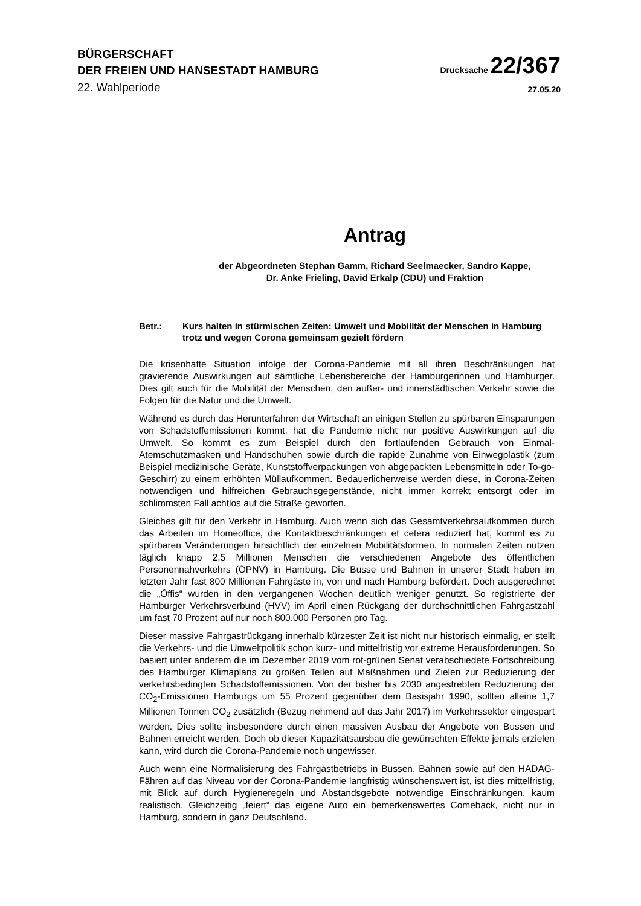BÜRGERSCHAFT
DER FREIEN UND HANSESTADT HAMBURG
Drucksache 22/367
22. Wahlperiode
27.05.20
Antrag
der Abgeordneten Stephan Gamm, Richard Seelmaecker, Sandro Kappe,
Dr. Anke Frieling, David Erkalp (CDU) und Fraktion
Betr.: Kurs halten in stürmischen Zeiten: Umwelt und Mobilität der Menschen in Hamburg trotz und wegen Corona gemeinsam gezielt fördern
Die krisenhafte Situation infolge der Corona-Pandemie mit all ihren Beschränkungen hat gravierende Auswirkungen auf sämtliche Lebensbereiche der Hamburgerinnen und Hamburger. Dies gilt auch für die Mobilität der Menschen, den außer- und innerstädtischen Verkehr sowie die Folgen für die Natur und die Umwelt.
Während es durch das Herunterfahren der Wirtschaft an einigen Stellen zu spürbaren Einsparungen von Schadstoffemissionen kommt, hat die Pandemie nicht nur positive Auswirkungen auf die Umwelt. So kommt es zum Beispiel durch den fortlaufenden Gebrauch von Einmal-Atemschutzmasken und Handschuhen sowie durch die rapide Zunahme von Einwegplastik (zum Beispiel medizinische Geräte, Kunststoffverpackungen von abgepackten Lebensmitteln oder To-go-Geschirr) zu einem erhöhten Müllaufkommen. Bedauerlicherweise werden diese, in Corona-Zeiten notwendigen und hilfreichen Gebrauchsgegenstände, nicht immer korrekt entsorgt oder im schlimmsten Fall achtlos auf die Straße geworfen.
Gleiches gilt für den Verkehr in Hamburg. Auch wenn sich das Gesamtverkehrsaufkommen durch das Arbeiten im Homeoffice, die Kontaktbeschränkungen et cetera reduziert hat, kommt es zu spürbaren Veränderungen hinsichtlich der einzelnen Mobilitätsformen. In normalen Zeiten nutzen täglich knapp 2,5 Millionen Menschen die verschiedenen Angebote des öffentlichen Personennahverkehrs (ÖPNV) in Hamburg. Die Busse und Bahnen in unserer Stadt haben im letzten Jahr fast 800 Millionen Fahrgäste in, von und nach Hamburg befördert. Doch ausgerechnet die „Öffis“ wurden in den vergangenen Wochen deutlich weniger genutzt. So registrierte der Hamburger Verkehrsverbund (HVV) im April einen Rückgang der durchschnittlichen Fahrgastzahl um fast 70 Prozent auf nur noch 800.000 Personen pro Tag.
Dieser massive Fahrgastrückgang innerhalb kürzester Zeit ist nicht nur historisch einmalig, er stellt die Verkehrs- und die Umweltpolitik schon kurz- und mittelfristig vor extreme Herausforderungen. So basiert unter anderem die im Dezember 2019 vom rot-grünen Senat verabschiedete Fortschreibung des Hamburger Klimaplans zu großen Teilen auf Maßnahmen und Zielen zur Reduzierung der verkehrsbedingten Schadstoffemissionen. Von der bisher bis 2030 angestrebten Reduzierung der CO<sub>2</sub>-Emissionen Hamburgs um 55 Prozent gegenüber dem Basisjahr 1990, sollten alleine 1,7 Millionen Tonnen CO<sub>2</sub> zusätzlich (Bezug nehmend auf das Jahr 2017) im Verkehrssektor eingespart werden. Dies sollte insbesondere durch einen massiven Ausbau der Angebote von Bussen und Bahnen erreicht werden. Doch ob dieser Kapazitätsausbau die gewünschten Effekte jemals erzielen kann, wird durch die Corona-Pandemie noch ungewisser.
Auch wenn eine Normalisierung des Fahrgastbetriebs in Bussen, Bahnen sowie auf den HADAG-Fähren auf das Niveau vor der Corona-Pandemie langfristig wünschenswert ist, ist dies mittelfristig, mit Blick auf durch Hygieneregeln und Abstandsgebote notwendige Einschränkungen, kaum realistisch. Gleichzeitig „feiert“ das eigene Auto ein bemerkenswertes Comeback, nicht nur in Hamburg, sondern in ganz Deutschland.